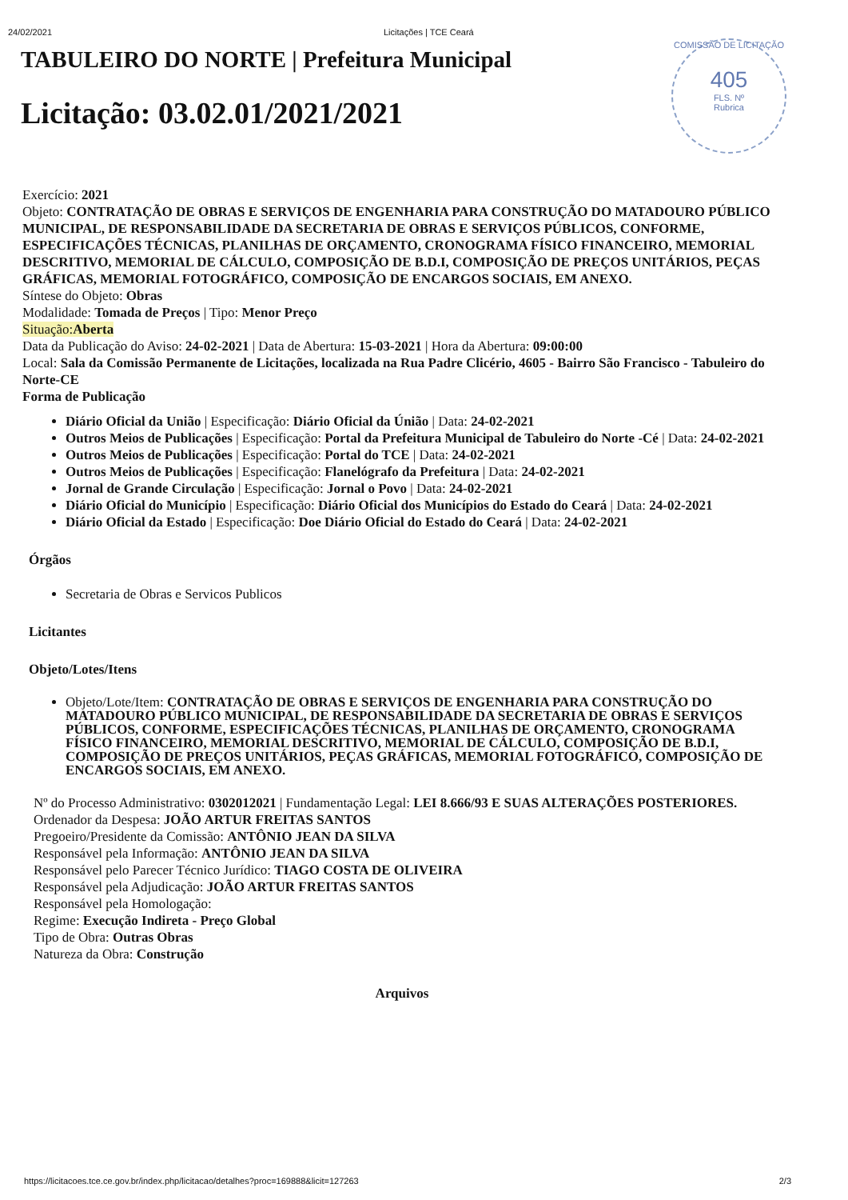24/02/2021 Licitações | TCE Ceará
COMISSÃO DE LICITAÇÃO
405
FLS. Nº
Rubrica
TABULEIRO DO NORTE | Prefeitura Municipal
Licitação: 03.02.01/2021/2021
Exercício: 2021
Objeto: CONTRATAÇÃO DE OBRAS E SERVIÇOS DE ENGENHARIA PARA CONSTRUÇÃO DO MATADOURO PÚBLICO MUNICIPAL, DE RESPONSABILIDADE DA SECRETARIA DE OBRAS E SERVIÇOS PÚBLICOS, CONFORME, ESPECIFICAÇÕES TÉCNICAS, PLANILHAS DE ORÇAMENTO, CRONOGRAMA FÍSICO FINANCEIRO, MEMORIAL DESCRITIVO, MEMORIAL DE CÁLCULO, COMPOSIÇÃO DE B.D.I, COMPOSIÇÃO DE PREÇOS UNITÁRIOS, PEÇAS GRÁFICAS, MEMORIAL FOTOGRÁFICO, COMPOSIÇÃO DE ENCARGOS SOCIAIS, EM ANEXO.
Síntese do Objeto: Obras
Modalidade: Tomada de Preços | Tipo: Menor Preço
Situação:Aberta
Data da Publicação do Aviso: 24-02-2021 | Data de Abertura: 15-03-2021 | Hora da Abertura: 09:00:00
Local: Sala da Comissão Permanente de Licitações, localizada na Rua Padre Clicério, 4605 - Bairro São Francisco - Tabuleiro do Norte-CE
Forma de Publicação
Diário Oficial da União | Especificação: Diário Oficial da Únião | Data: 24-02-2021
Outros Meios de Publicações | Especificação: Portal da Prefeitura Municipal de Tabuleiro do Norte -Cé | Data: 24-02-2021
Outros Meios de Publicações | Especificação: Portal do TCE | Data: 24-02-2021
Outros Meios de Publicações | Especificação: Flanelógrafo da Prefeitura | Data: 24-02-2021
Jornal de Grande Circulação | Especificação: Jornal o Povo | Data: 24-02-2021
Diário Oficial do Município | Especificação: Diário Oficial dos Municípios do Estado do Ceará | Data: 24-02-2021
Diário Oficial da Estado | Especificação: Doe Diário Oficial do Estado do Ceará | Data: 24-02-2021
Órgãos
Secretaria de Obras e Servicos Publicos
Licitantes
Objeto/Lotes/Itens
Objeto/Lote/Item: CONTRATAÇÃO DE OBRAS E SERVIÇOS DE ENGENHARIA PARA CONSTRUÇÃO DO MATADOURO PÚBLICO MUNICIPAL, DE RESPONSABILIDADE DA SECRETARIA DE OBRAS E SERVIÇOS PÚBLICOS, CONFORME, ESPECIFICAÇÕES TÉCNICAS, PLANILHAS DE ORÇAMENTO, CRONOGRAMA FÍSICO FINANCEIRO, MEMORIAL DESCRITIVO, MEMORIAL DE CÁLCULO, COMPOSIÇÃO DE B.D.I, COMPOSIÇÃO DE PREÇOS UNITÁRIOS, PEÇAS GRÁFICAS, MEMORIAL FOTOGRÁFICO, COMPOSIÇÃO DE ENCARGOS SOCIAIS, EM ANEXO.
Nº do Processo Administrativo: 0302012021 | Fundamentação Legal: LEI 8.666/93 E SUAS ALTERAÇÕES POSTERIORES.
Ordenador da Despesa: JOÃO ARTUR FREITAS SANTOS
Pregoeiro/Presidente da Comissão: ANTÔNIO JEAN DA SILVA
Responsável pela Informação: ANTÔNIO JEAN DA SILVA
Responsável pelo Parecer Técnico Jurídico: TIAGO COSTA DE OLIVEIRA
Responsável pela Adjudicação: JOÃO ARTUR FREITAS SANTOS
Responsável pela Homologação:
Regime: Execução Indireta - Preço Global
Tipo de Obra: Outras Obras
Natureza da Obra: Construção
Arquivos
https://licitacoes.tce.ce.gov.br/index.php/licitacao/detalhes?proc=169888&licit=127263 2/3